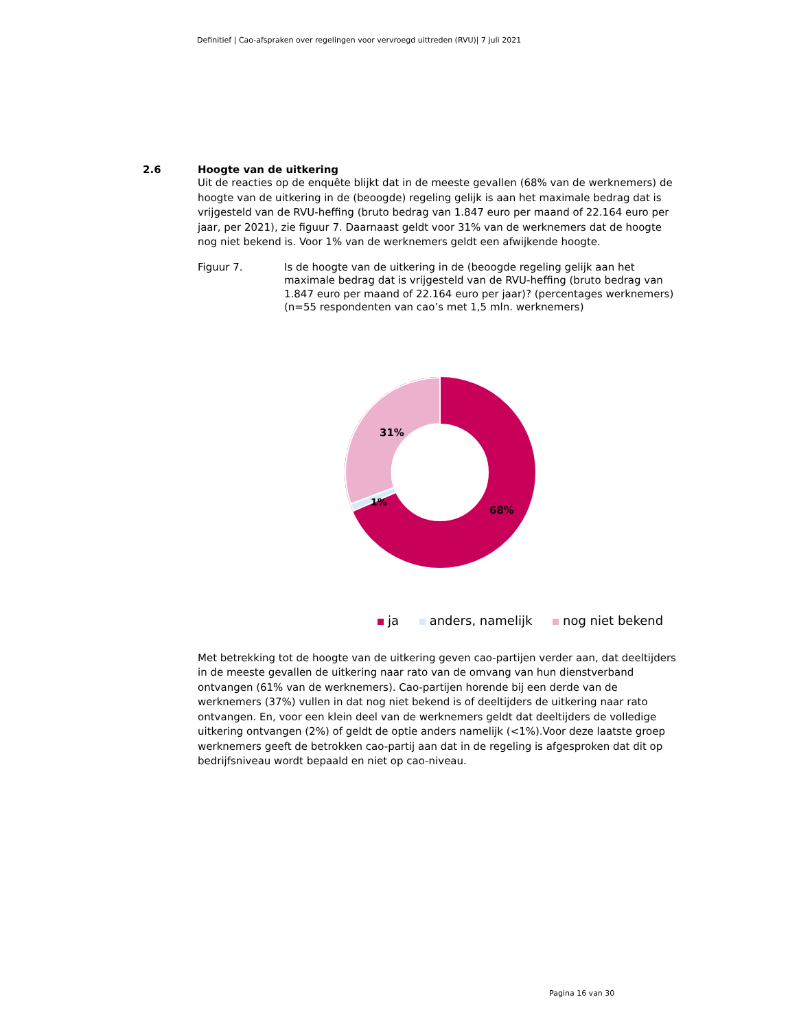Definitief | Cao-afspraken over regelingen voor vervroegd uittreden (RVU)| 7 juli 2021
2.6 Hoogte van de uitkering
Uit de reacties op de enquête blijkt dat in de meeste gevallen (68% van de werknemers) de hoogte van de uitkering in de (beoogde) regeling gelijk is aan het maximale bedrag dat is vrijgesteld van de RVU-heffing (bruto bedrag van 1.847 euro per maand of 22.164 euro per jaar, per 2021), zie figuur 7. Daarnaast geldt voor 31% van de werknemers dat de hoogte nog niet bekend is. Voor 1% van de werknemers geldt een afwijkende hoogte.
Figuur 7. Is de hoogte van de uitkering in de (beoogde regeling gelijk aan het maximale bedrag dat is vrijgesteld van de RVU-heffing (bruto bedrag van 1.847 euro per maand of 22.164 euro per jaar)? (percentages werknemers) (n=55 respondenten van cao’s met 1,5 mln. werknemers)
31%
1%
68%
ja anders, namelijk nog niet bekend
Met betrekking tot de hoogte van de uitkering geven cao-partijen verder aan, dat deeltijders in de meeste gevallen de uitkering naar rato van de omvang van hun dienstverband ontvangen (61% van de werknemers). Cao-partijen horende bij een derde van de werknemers (37%) vullen in dat nog niet bekend is of deeltijders de uitkering naar rato ontvangen. En, voor een klein deel van de werknemers geldt dat deeltijders de volledige uitkering ontvangen (2%) of geldt de optie anders namelijk (<1%).Voor deze laatste groep werknemers geeft de betrokken cao-partij aan dat in de regeling is afgesproken dat dit op bedrijfsniveau wordt bepaald en niet op cao-niveau.
Pagina 16 van 30